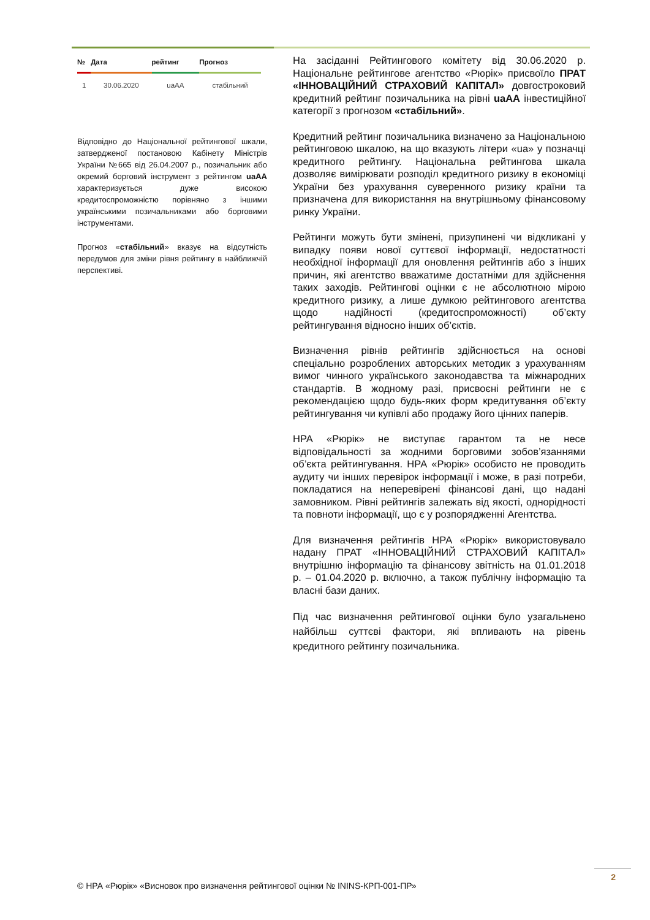| № | Дата | рейтинг | Прогноз |
| --- | --- | --- | --- |
| 1 | 30.06.2020 | uaAA | стабільний |
Відповідно до Національної рейтингової шкали, затвердженої постановою Кабінету Міністрів України №665 від 26.04.2007 р., позичальник або окремий борговий інструмент з рейтингом uaAA характеризується дуже високою кредитоспроможністю порівняно з іншими українськими позичальниками або борговими інструментами.
Прогноз «стабільний» вказує на відсутність передумов для зміни рівня рейтингу в найближчій перспективі.
На засіданні Рейтингового комітету від 30.06.2020 р. Національне рейтингове агентство «Рюрік» присвоїло ПРАТ «ІННОВАЦІЙНИЙ СТРАХОВИЙ КАПІТАЛ» довгостроковий кредитний рейтинг позичальника на рівні uaAA інвестиційної категорії з прогнозом «стабільний».
Кредитний рейтинг позичальника визначено за Національною рейтинговою шкалою, на що вказують літери «ua» у позначці кредитного рейтингу. Національна рейтингова шкала дозволяє вимірювати розподіл кредитного ризику в економіці України без урахування суверенного ризику країни та призначена для використання на внутрішньому фінансовому ринку України.
Рейтинги можуть бути змінені, призупинені чи відкликані у випадку появи нової суттєвої інформації, недостатності необхідної інформації для оновлення рейтингів або з інших причин, які агентство вважатиме достатніми для здійснення таких заходів. Рейтингові оцінки є не абсолютною мірою кредитного ризику, а лише думкою рейтингового агентства щодо надійності (кредитоспроможності) об’єкту рейтингування відносно інших об’єктів.
Визначення рівнів рейтингів здійснюється на основі спеціально розроблених авторських методик з урахуванням вимог чинного українського законодавства та міжнародних стандартів. В жодному разі, присвоєні рейтинги не є рекомендацією щодо будь-яких форм кредитування об’єкту рейтингування чи купівлі або продажу його цінних паперів.
НРА «Рюрік» не виступає гарантом та не несе відповідальності за жодними борговими зобов’язаннями об’єкта рейтингування. НРА «Рюрік» особисто не проводить аудиту чи інших перевірок інформації і може, в разі потреби, покладатися на неперевірені фінансові дані, що надані замовником. Рівні рейтингів залежать від якості, однорідності та повноти інформації, що є у розпорядженні Агентства.
Для визначення рейтингів НРА «Рюрік» використовувало надану ПРАТ «ІННОВАЦІЙНИЙ СТРАХОВИЙ КАПІТАЛ» внутрішню інформацію та фінансову звітність на 01.01.2018 р. – 01.04.2020 р. включно, а також публічну інформацію та власні бази даних.
Під час визначення рейтингової оцінки було узагальнено найбільш суттєві фактори, які впливають на рівень кредитного рейтингу позичальника.
2
© НРА «Рюрік» «Висновок про визначення рейтингової оцінки № ININS-КРП-001-ПР»